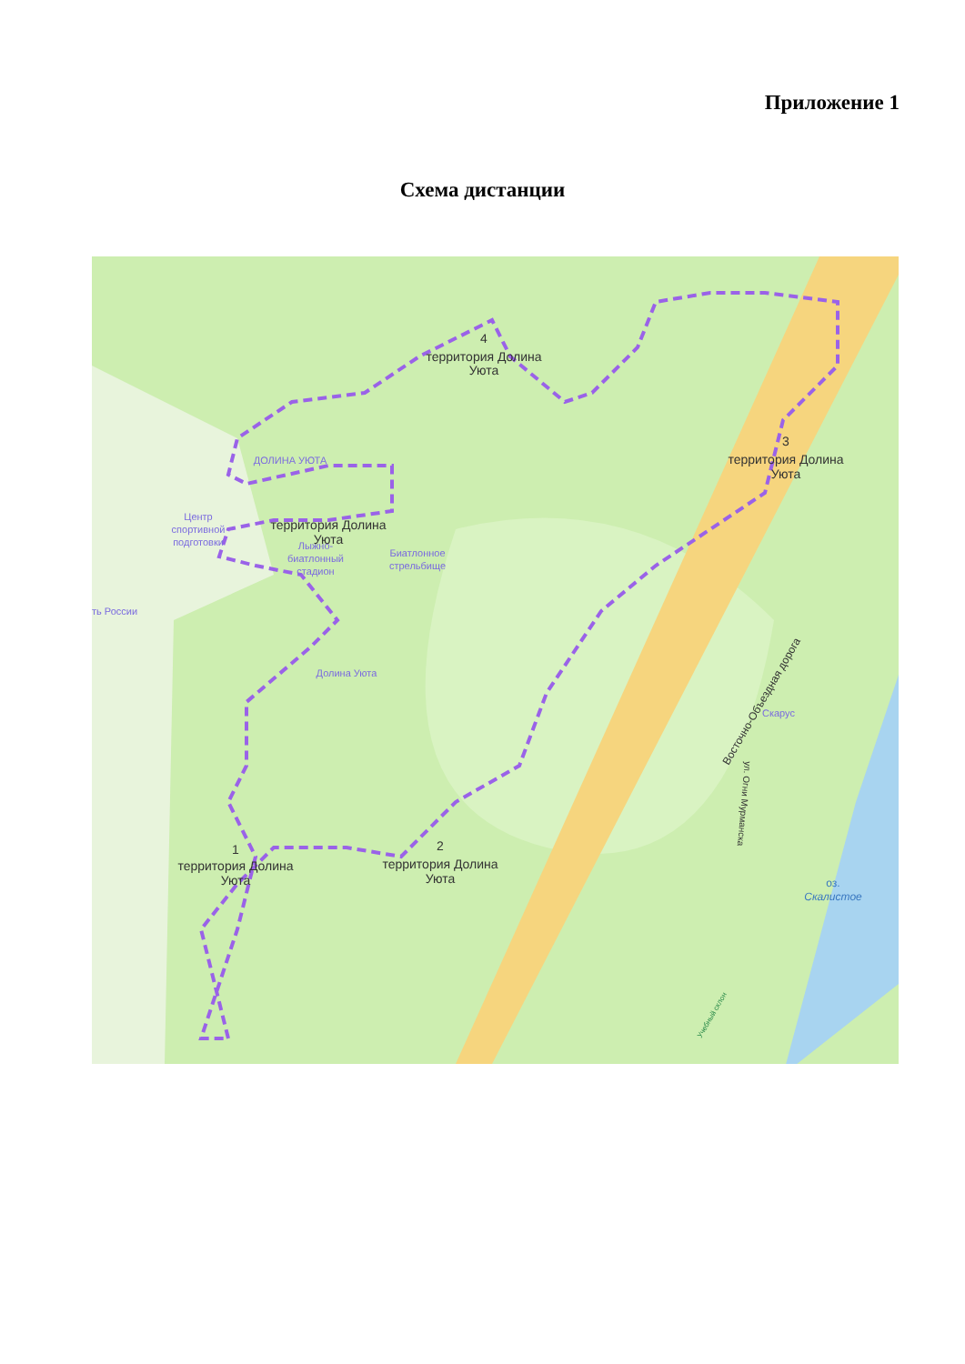Приложение 1
Схема дистанции
4
территория Долина
Уюта
3
территория Долина
Уюта
территория Долина
Уюта
1
территория Долина
Уюта
2
территория Долина
Уюта
ДОЛИНА УЮТА
Центр
спортивной
подготовки
Лыжно-
биатлонный
стадион
Биатлонное
стрельбище
ть России
Долина Уюта
Скарус
оз.
Скалистое
Восточно-Объездная дорога
ул. Огни Мурманска
Учебный склон